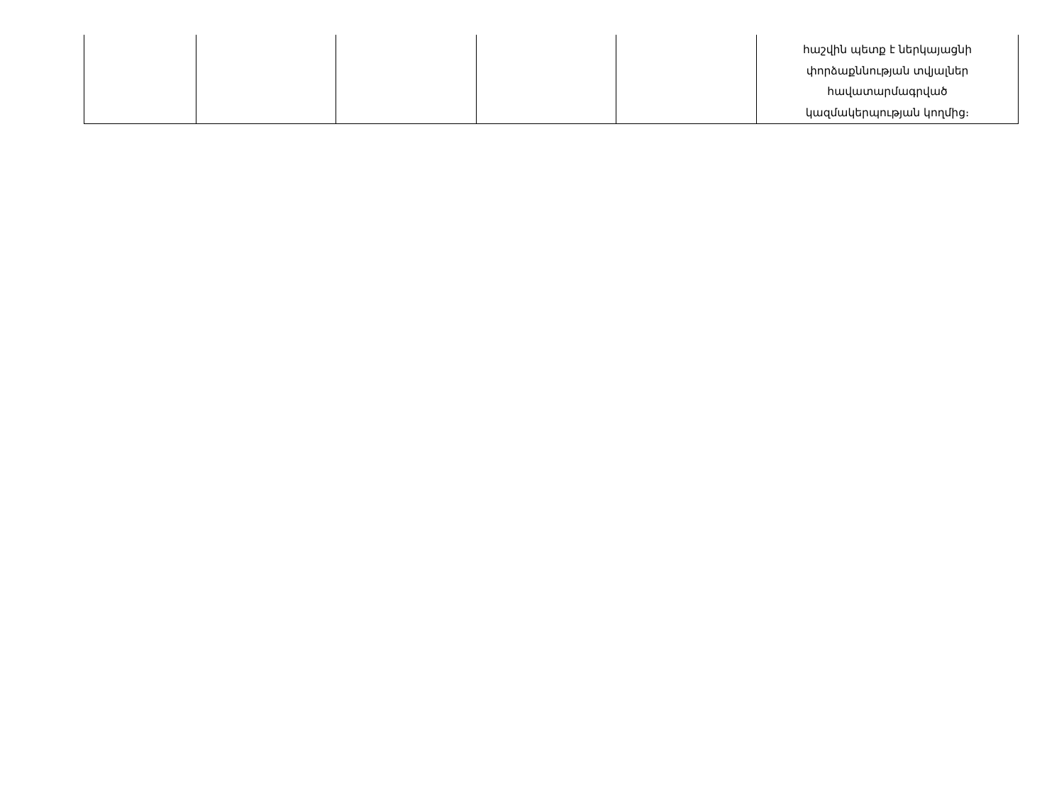| | | | | | հաշվին պետք է ներկայացնի փորձաքննության տվյալներ հավատարմագրված կազմակերպության կողմից։ |